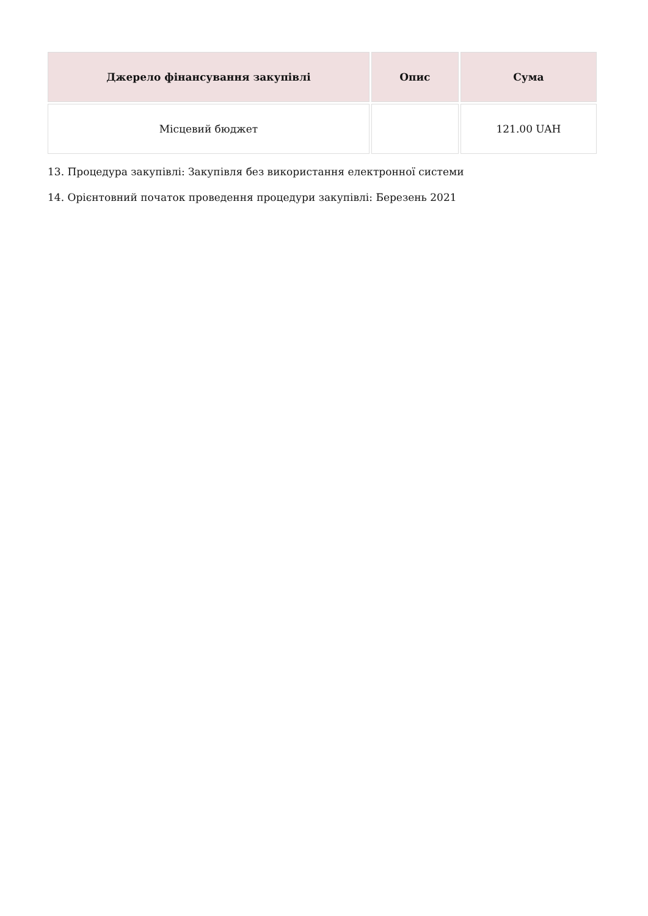| Джерело фінансування закупівлі | Опис | Сума |
| --- | --- | --- |
| Місцевий бюджет | | 121.00 UAH |
13. Процедура закупівлі: Закупівля без використання електронної системи
14. Орієнтовний початок проведення процедури закупівлі: Березень 2021